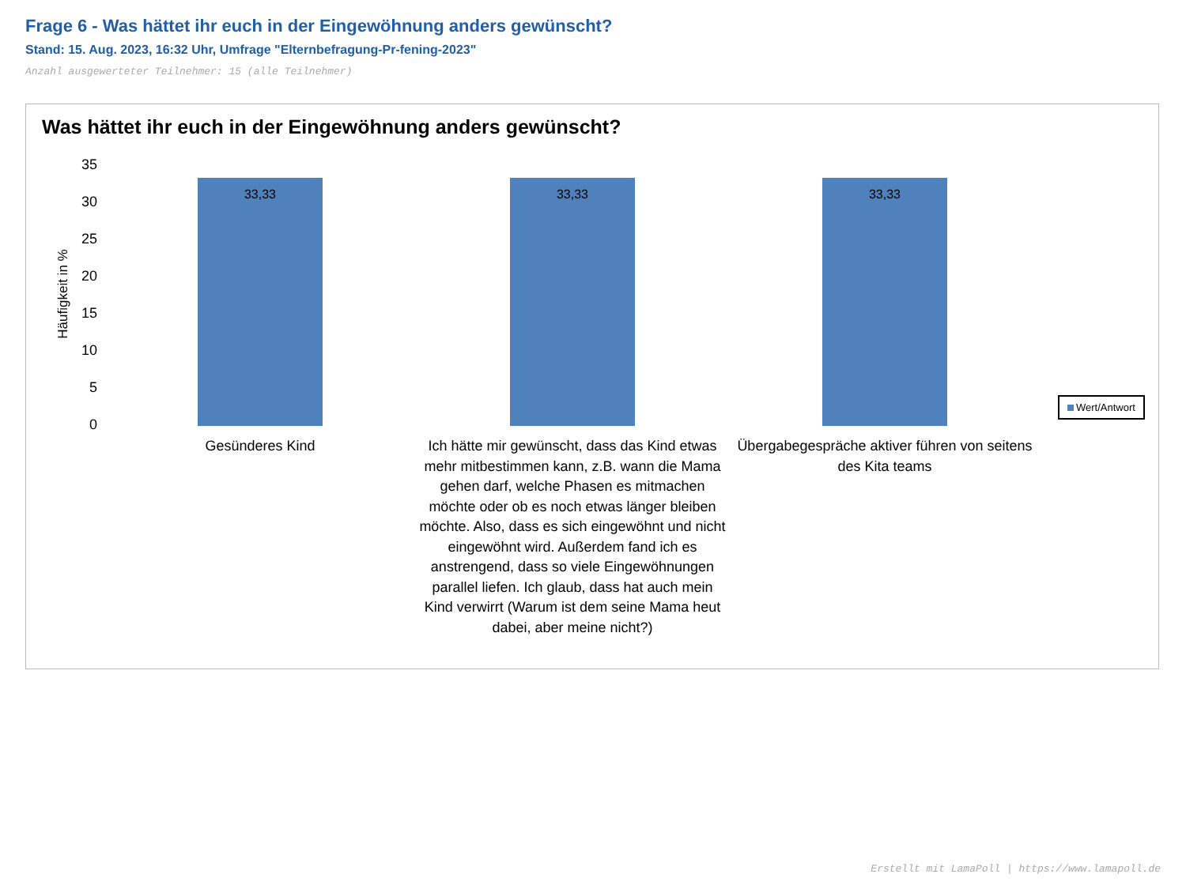Frage 6 - Was hättet ihr euch in der Eingewöhnung anders gewünscht?
Stand: 15. Aug. 2023, 16:32 Uhr, Umfrage "Elternbefragung-Pr-fening-2023"
Anzahl ausgewerteter Teilnehmer: 15 (alle Teilnehmer)
Was hättet ihr euch in der Eingewöhnung anders gewünscht?
Häufigkeit in %
35
30
25
20
15
10
5
0
33,33 33,33 33,33
Wert/Antwort
Gesünderes Kind
Ich hätte mir gewünscht, dass das Kind etwas mehr mitbestimmen kann, z.B. wann die Mama gehen darf, welche Phasen es mitmachen möchte oder ob es noch etwas länger bleiben möchte. Also, dass es sich eingewöhnt und nicht eingewöhnt wird. Außerdem fand ich es anstrengend, dass so viele Eingewöhnungen parallel liefen. Ich glaub, dass hat auch mein Kind verwirrt (Warum ist dem seine Mama heut dabei, aber meine nicht?)
Übergabegespräche aktiver führen von seitens des Kita teams
Erstellt mit LamaPoll | https://www.lamapoll.de